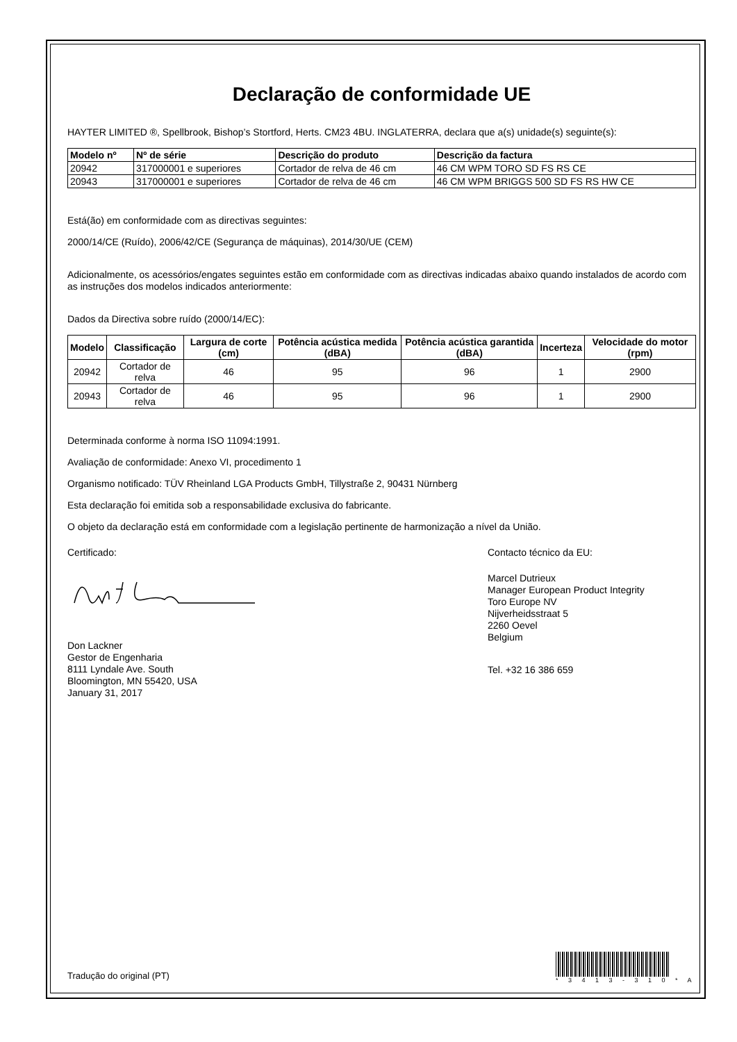Declaração de conformidade UE
HAYTER LIMITED ®, Spellbrook, Bishop’s Stortford, Herts. CM23 4BU. INGLATERRA, declara que a(s) unidade(s) seguinte(s):
| Modelo nº | Nº de série | Descrição do produto | Descrição da factura |
| --- | --- | --- | --- |
| 20942 | 317000001 e superiores | Cortador de relva de 46 cm | 46 CM WPM TORO SD FS RS CE |
| 20943 | 317000001 e superiores | Cortador de relva de 46 cm | 46 CM WPM BRIGGS 500 SD FS RS HW CE |
Está(ão) em conformidade com as directivas seguintes:
2000/14/CE (Ruído), 2006/42/CE (Segurança de máquinas), 2014/30/UE (CEM)
Adicionalmente, os acessórios/engates seguintes estão em conformidade com as directivas indicadas abaixo quando instalados de acordo com as instruções dos modelos indicados anteriormente:
Dados da Directiva sobre ruído (2000/14/EC):
| Modelo | Classificação | Largura de corte (cm) | Potência acústica medida (dBA) | Potência acústica garantida (dBA) | Incerteza | Velocidade do motor (rpm) |
| --- | --- | --- | --- | --- | --- | --- |
| 20942 | Cortador de relva | 46 | 95 | 96 | 1 | 2900 |
| 20943 | Cortador de relva | 46 | 95 | 96 | 1 | 2900 |
Determinada conforme à norma ISO 11094:1991.
Avaliação de conformidade: Anexo VI, procedimento 1
Organismo notificado: TÜV Rheinland LGA Products GmbH, Tillystraße 2, 90431 Nürnberg
Esta declaração foi emitida sob a responsabilidade exclusiva do fabricante.
O objeto da declaração está em conformidade com a legislação pertinente de harmonização a nível da União.
Certificado:
Don Lackner
Gestor de Engenharia
8111 Lyndale Ave. South
Bloomington, MN 55420, USA
January 31, 2017
Contacto técnico da EU:
Marcel Dutrieux
Manager European Product Integrity
Toro Europe NV
Nijverheidsstraat 5
2260 Oevel
Belgium
Tel. +32 16 386 659
Tradução do original (PT)
* 3 4 1 3 - 3 1 0 * A